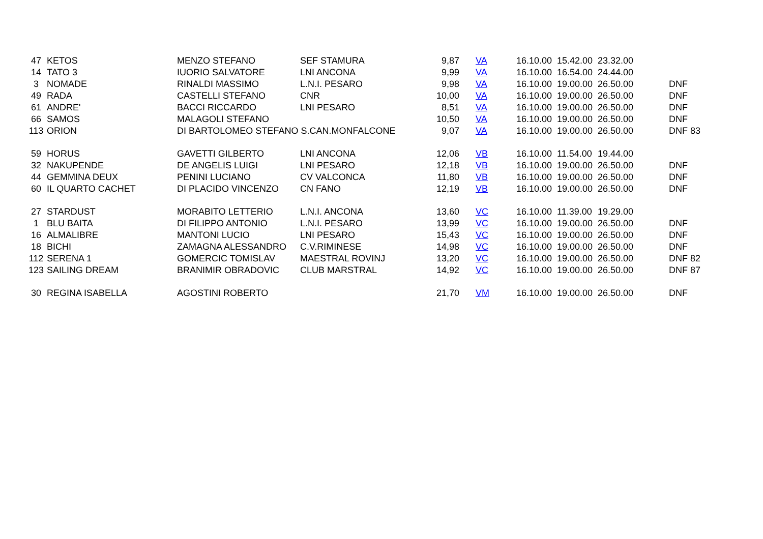| 47 | KETOS | MENZO STEFANO | SEF STAMURA | 9,87 | VA | 16.10.00 | 15.42.00 | 23.32.00 | |
| 14 | TATO 3 | IUORIO SALVATORE | LNI ANCONA | 9,99 | VA | 16.10.00 | 16.54.00 | 24.44.00 | |
| 3 | NOMADE | RINALDI MASSIMO | L.N.I. PESARO | 9,98 | VA | 16.10.00 | 19.00.00 | 26.50.00 | DNF |
| 49 | RADA | CASTELLI STEFANO | CNR | 10,00 | VA | 16.10.00 | 19.00.00 | 26.50.00 | DNF |
| 61 | ANDRE' | BACCI RICCARDO | LNI PESARO | 8,51 | VA | 16.10.00 | 19.00.00 | 26.50.00 | DNF |
| 66 | SAMOS | MALAGOLI STEFANO | | 10,50 | VA | 16.10.00 | 19.00.00 | 26.50.00 | DNF |
| 113 | ORION | DI BARTOLOMEO STEFANO S.CAN.MONFALCONE | | 9,07 | VA | 16.10.00 | 19.00.00 | 26.50.00 | DNF 83 |
| 59 | HORUS | GAVETTI GILBERTO | LNI ANCONA | 12,06 | VB | 16.10.00 | 11.54.00 | 19.44.00 | |
| 32 | NAKUPENDE | DE ANGELIS LUIGI | LNI PESARO | 12,18 | VB | 16.10.00 | 19.00.00 | 26.50.00 | DNF |
| 44 | GEMMINA DEUX | PENINI LUCIANO | CV VALCONCA | 11,80 | VB | 16.10.00 | 19.00.00 | 26.50.00 | DNF |
| 60 | IL QUARTO CACHET | DI PLACIDO VINCENZO | CN FANO | 12,19 | VB | 16.10.00 | 19.00.00 | 26.50.00 | DNF |
| 27 | STARDUST | MORABITO LETTERIO | L.N.I. ANCONA | 13,60 | VC | 16.10.00 | 11.39.00 | 19.29.00 | |
| 1 | BLU BAITA | DI FILIPPO ANTONIO | L.N.I. PESARO | 13,99 | VC | 16.10.00 | 19.00.00 | 26.50.00 | DNF |
| 16 | ALMALIBRE | MANTONI LUCIO | LNI PESARO | 15,43 | VC | 16.10.00 | 19.00.00 | 26.50.00 | DNF |
| 18 | BICHI | ZAMAGNA ALESSANDRO | C.V.RIMINESE | 14,98 | VC | 16.10.00 | 19.00.00 | 26.50.00 | DNF |
| 112 | SERENA 1 | GOMERCIC TOMISLAV | MAESTRAL ROVINJ | 13,20 | VC | 16.10.00 | 19.00.00 | 26.50.00 | DNF 82 |
| 123 | SAILING DREAM | BRANIMIR OBRADOVIC | CLUB MARSTRAL | 14,92 | VC | 16.10.00 | 19.00.00 | 26.50.00 | DNF 87 |
| 30 | REGINA ISABELLA | AGOSTINI ROBERTO | | 21,70 | VM | 16.10.00 | 19.00.00 | 26.50.00 | DNF |